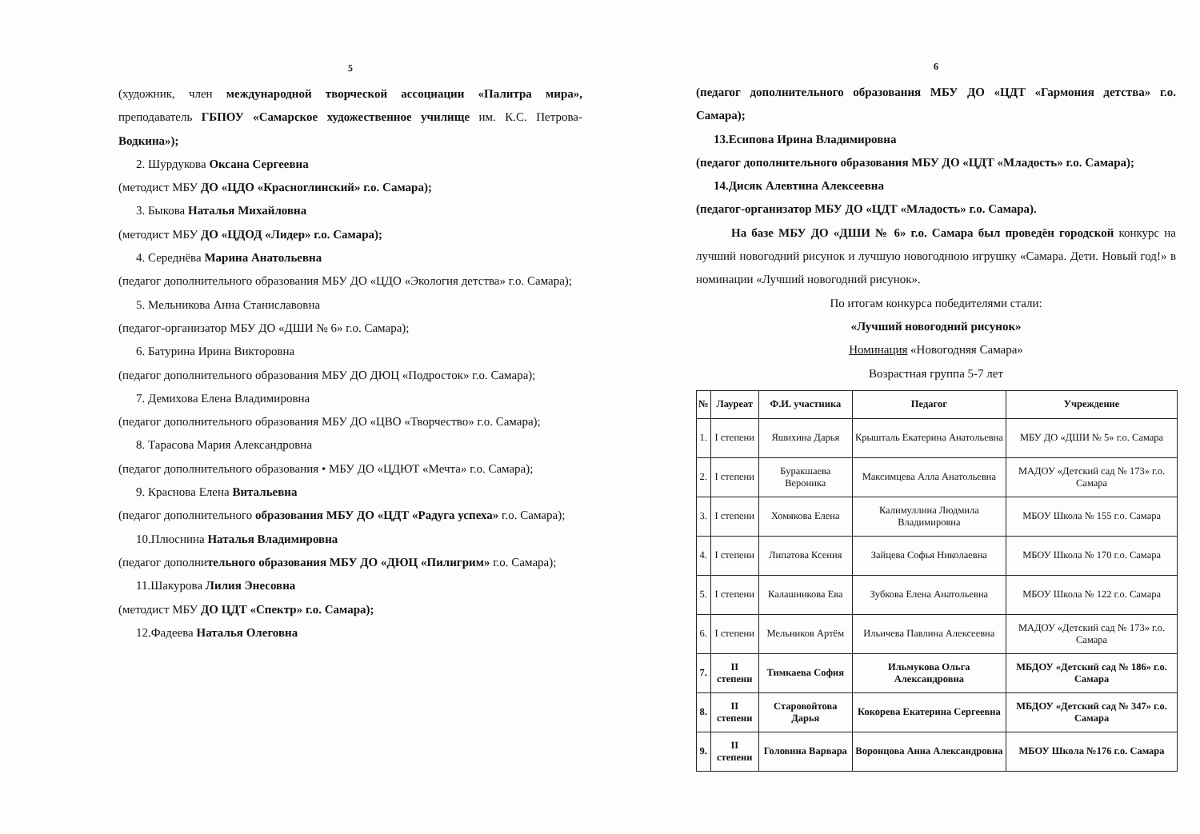5
(художник, член международной творческой ассоциации «Палитра мира», преподаватель ГБПОУ «Самарское художественное училище им. К.С. Петрова-Водкина»);
2. Шурдукова Оксана Сергеевна
(методист МБУ ДО «ЦДО «Красноглинский» г.о. Самара);
3. Быкова Наталья Михайловна
(методист МБУ ДО «ЦДОД «Лидер» г.о. Самара);
4. Середнёва Марина Анатольевна
(педагог дополнительного образования МБУ ДО «ЦДО «Экология детства» г.о. Самара);
5. Мельникова Анна Станиславовна
(педагог-организатор МБУ ДО «ДШИ № 6» г.о. Самара);
6. Батурина Ирина Викторовна
(педагог дополнительного образования МБУ ДО ДЮЦ «Подросток» г.о. Самара);
7. Демихова Елена Владимировна
(педагог дополнительного образования МБУ ДО «ЦВО «Творчество» г.о. Самара);
8. Тарасова Мария Александровна
(педагог дополнительного образования • МБУ ДО «ЦДЮТ «Мечта» г.о. Самара);
9. Краснова Елена Витальевна
(педагог дополнительного образования МБУ ДО «ЦДТ «Радуга успеха» г.о. Самара);
10.Плюснина Наталья Владимировна
(педагог дополнительного образования МБУ ДО «ДЮЦ «Пилигрим» г.о. Самара);
11.Шакурова Лилия Энесовна
(методист МБУ ДО ЦДТ «Спектр» г.о. Самара);
12.Фадеева Наталья Олеговна
6
(педагог дополнительного образования МБУ ДО «ЦДТ «Гармония детства» г.о. Самара);
13.Есипова Ирина Владимировна
(педагог дополнительного образования МБУ ДО «ЦДТ «Младость» г.о. Самара);
14.Дисяк Алевтина Алексеевна
(педагог-организатор МБУ ДО «ЦДТ «Младость» г.о. Самара).
На базе МБУ ДО «ДШИ № 6» г.о. Самара был проведён городской конкурс на лучший новогодний рисунок и лучшую новогоднюю игрушку «Самара. Дети. Новый год!» в номинации «Лучший новогодний рисунок».
По итогам конкурса победителями стали:
«Лучший новогодний рисунок»
Номинация «Новогодняя Самара»
Возрастная группа 5-7 лет
| № | Лауреат | Ф.И. участника | Педагог | Учреждение |
| --- | --- | --- | --- | --- |
| 1. | I степени | Яшихина Дарья | Крышталь Екатерина Анатольевна | МБУ ДО «ДШИ № 5» г.о. Самара |
| 2. | I степени | Буракшаева Вероника | Максимцева Алла Анатольевна | МАДОУ «Детский сад № 173» г.о. Самара |
| 3. | I степени | Хомякова Елена | Калимуллина Людмила Владимировна | МБОУ Школа № 155 г.о. Самара |
| 4. | I степени | Липатова Ксения | Зайцева Софья Николаевна | МБОУ Школа № 170 г.о. Самара |
| 5. | I степени | Калашникова Ева | Зубкова Елена Анатольевна | МБОУ Школа № 122 г.о. Самара |
| 6. | I степени | Мельников Артём | Ильичева Павлина Алексеевна | МАДОУ «Детский сад № 173» г.о. Самара |
| 7. | II степени | Тимкаева София | Ильмукова Ольга Александровна | МБДОУ «Детский сад № 186» г.о. Самара |
| 8. | II степени | Старовойтова Дарья | Кокорева Екатерина Сергеевна | МБДОУ «Детский сад № 347» г.о. Самара |
| 9. | II степени | Головина Варвара | Воронцова Анна Александровна | МБОУ Школа №176 г.о. Самара |